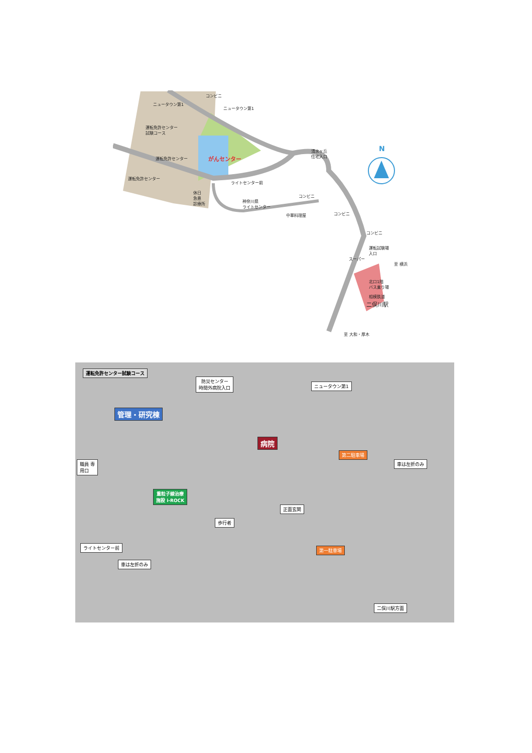ニュータウン第1
コンビニ
ニュータウン第1
運転免許センター
試験コース
がんセンター 運転免許センター
運転免許センター
ライトセンター前
休日
急患
診療所 神奈川県
ライトセンター
清水ヶ丘
住宅入口
N
コンビニ
中華料理屋 コンビニ
コンビニ
運転試験場
入口
スーパー
至 横浜
北口1階
バス乗り場
相模鉄道
二俣川駅
至 大和・厚木
運転免許センター試験コース
防災センター
時間外病院入口 ニュータウン第1
管理・研究棟
病院
第二駐車場
車は左折のみ 職員 専
用口
重粒子線治療
施設 i-ROCK
正面玄関
歩行者
ライトセンター前 第一駐車場
車は左折のみ
二俣川駅方面